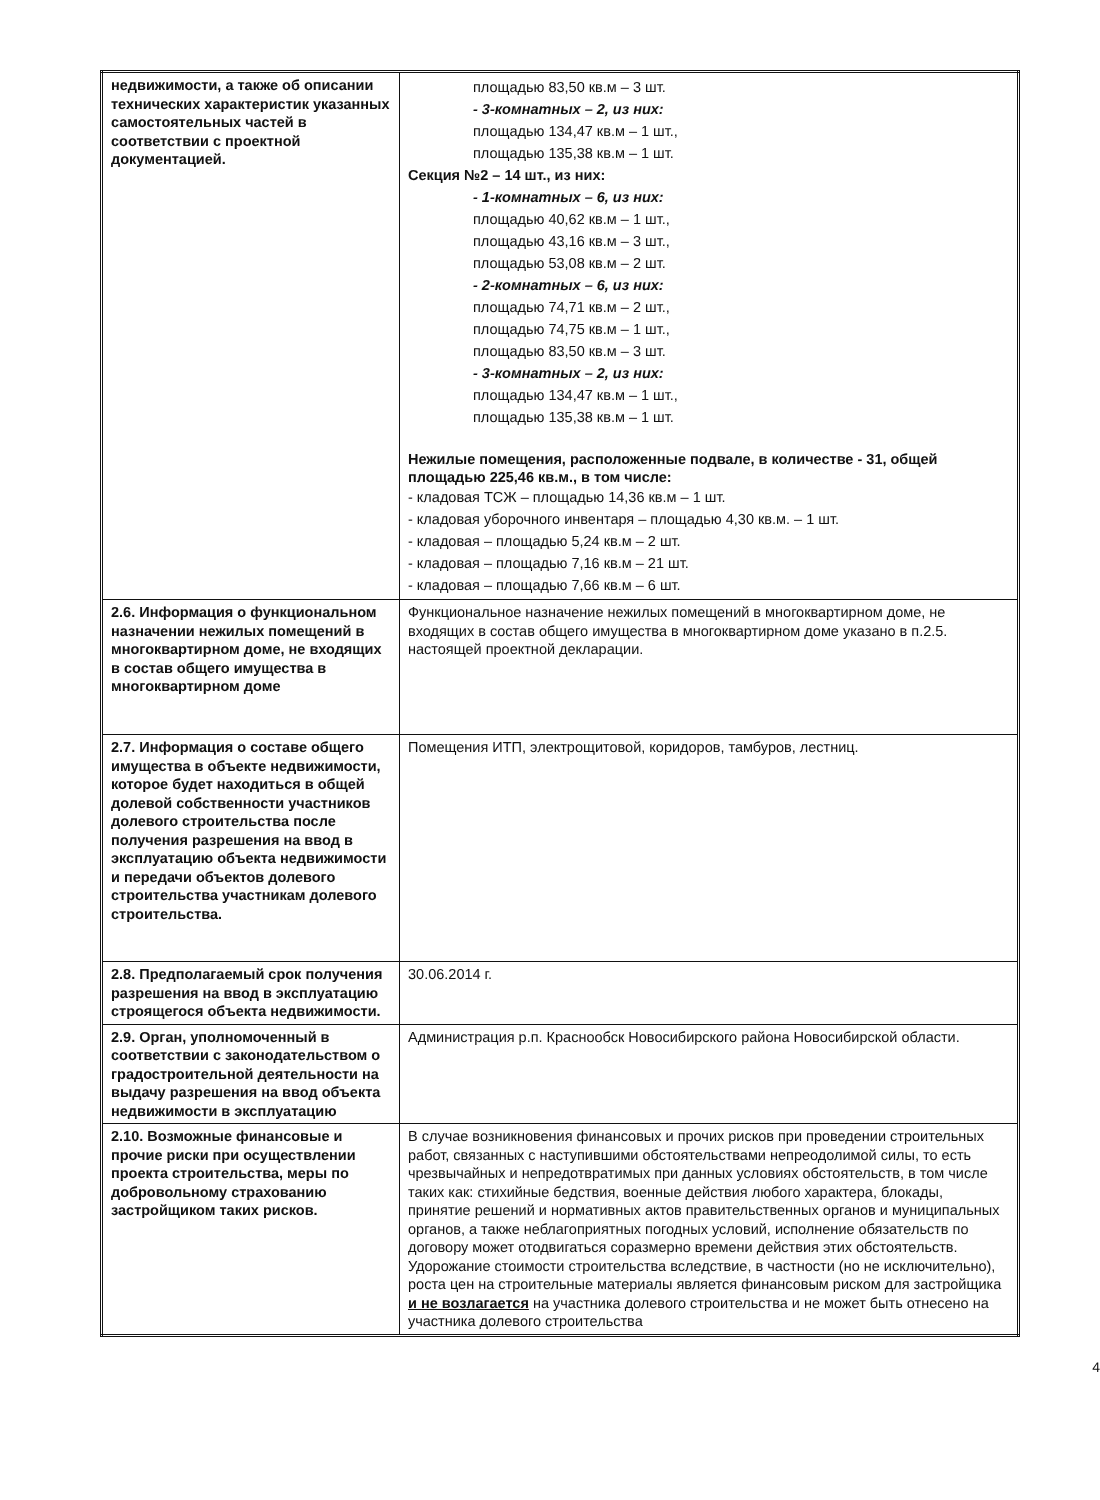| недвижимости, а также об описании технических характеристик указанных самостоятельных частей в соответствии с проектной документацией. | площадью 83,50 кв.м – 3 шт. - 3-комнатных – 2, из них: площадью 134,47 кв.м – 1 шт., площадью 135,38 кв.м – 1 шт. Секция №2 – 14 шт., из них: - 1-комнатных – 6, из них: площадью 40,62 кв.м – 1 шт., площадью 43,16 кв.м – 3 шт., площадью 53,08 кв.м – 2 шт. - 2-комнатных – 6, из них: площадью 74,71 кв.м – 2 шт., площадью 74,75 кв.м – 1 шт., площадью 83,50 кв.м – 3 шт. - 3-комнатных – 2, из них: площадью 134,47 кв.м – 1 шт., площадью 135,38 кв.м – 1 шт. Нежилые помещения, расположенные подвале, в количестве - 31, общей площадью 225,46 кв.м., в том числе: - кладовая ТСЖ – площадью 14,36 кв.м – 1 шт. - кладовая уборочного инвентаря – площадью 4,30 кв.м. – 1 шт. - кладовая – площадью 5,24 кв.м – 2 шт. - кладовая – площадью 7,16 кв.м – 21 шт. - кладовая – площадью 7,66 кв.м – 6 шт. |
| 2.6. Информация о функциональном назначении нежилых помещений в многоквартирном доме, не входящих в состав общего имущества в многоквартирном доме | Функциональное назначение нежилых помещений в многоквартирном доме, не входящих в состав общего имущества в многоквартирном доме указано в п.2.5. настоящей проектной декларации. |
| 2.7. Информация о составе общего имущества в объекте недвижимости, которое будет находиться в общей долевой собственности участников долевого строительства после получения разрешения на ввод в эксплуатацию объекта недвижимости и передачи объектов долевого строительства участникам долевого строительства. | Помещения ИТП, электрощитовой, коридоров, тамбуров, лестниц. |
| 2.8. Предполагаемый срок получения разрешения на ввод в эксплуатацию строящегося объекта недвижимости. | 30.06.2014 г. |
| 2.9. Орган, уполномоченный в соответствии с законодательством о градостроительной деятельности на выдачу разрешения на ввод объекта недвижимости в эксплуатацию | Администрация р.п. Краснообск Новосибирского района Новосибирской области. |
| 2.10. Возможные финансовые и прочие риски при осуществлении проекта строительства, меры по добровольному страхованию застройщиком таких рисков. | В случае возникновения финансовых и прочих рисков при проведении строительных работ, связанных с наступившими обстоятельствами непреодолимой силы, то есть чрезвычайных и непредотвратимых при данных условиях обстоятельств, в том числе таких как: стихийные бедствия, военные действия любого характера, блокады, принятие решений и нормативных актов правительственных органов и муниципальных органов, а также неблагоприятных погодных условий, исполнение обязательств по договору может отодвигаться соразмерно времени действия этих обстоятельств. Удорожание стоимости строительства вследствие, в частности (но не исключительно), роста цен на строительные материалы является финансовым риском для застройщика и не возлагается на участника долевого строительства и не может быть отнесено на участника долевого строительства |
4